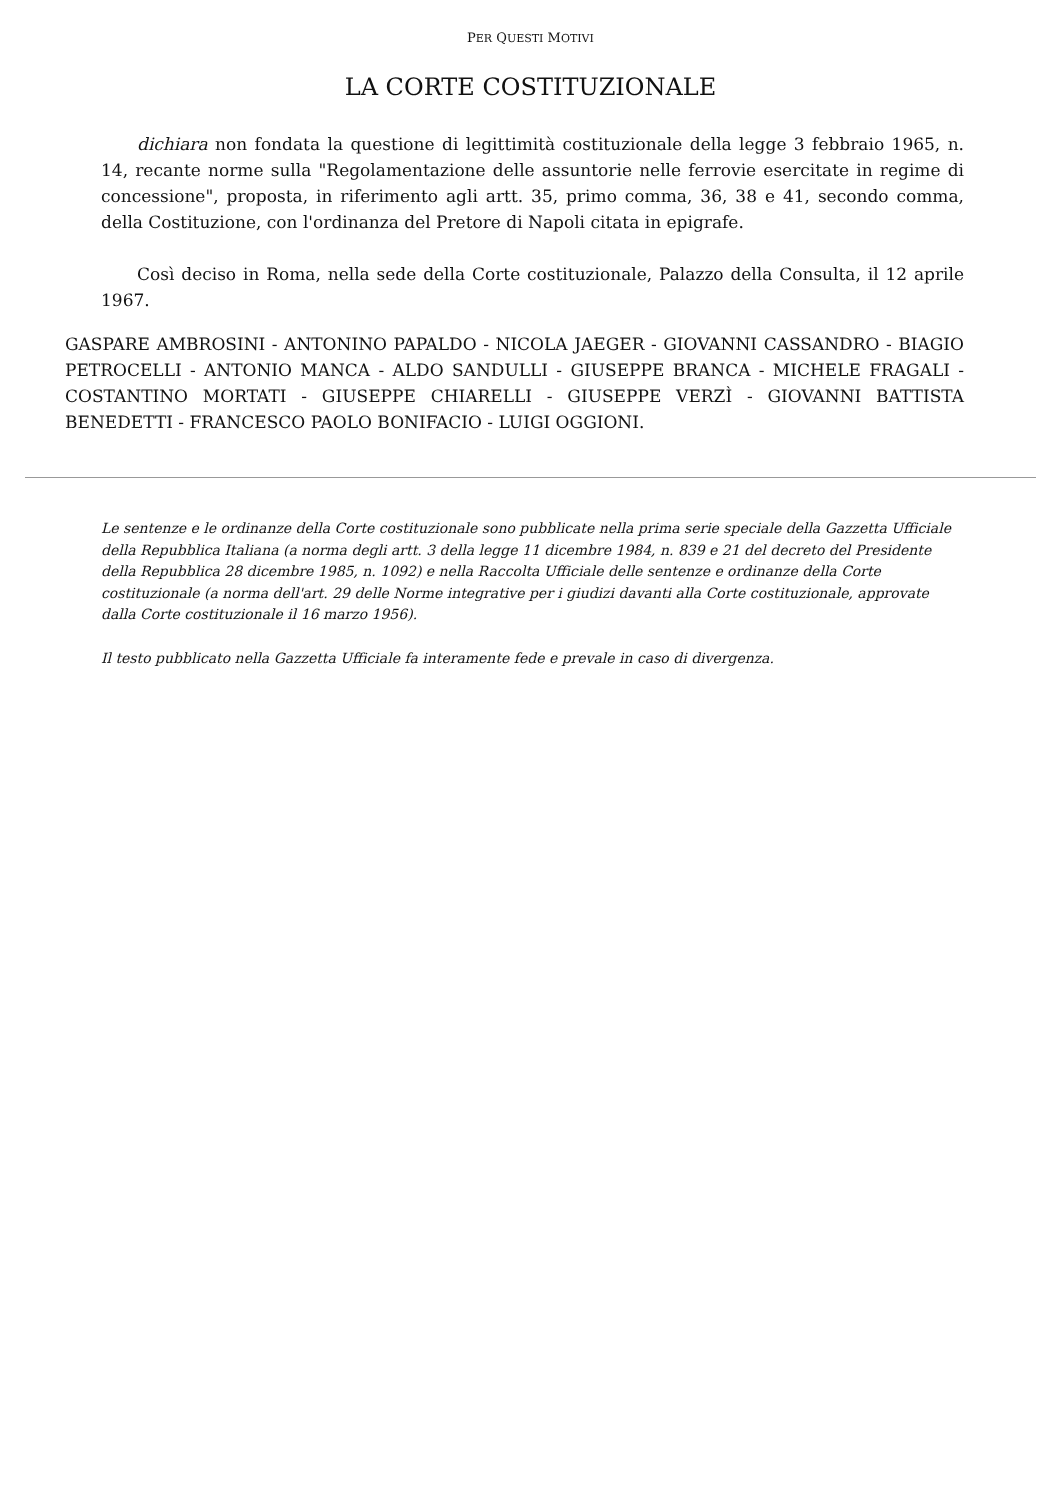PER QUESTI MOTIVI
LA CORTE COSTITUZIONALE
dichiara non fondata la questione di legittimità costituzionale della legge 3 febbraio 1965, n. 14, recante norme sulla "Regolamentazione delle assuntorie nelle ferrovie esercitate in regime di concessione", proposta, in riferimento agli artt. 35, primo comma, 36, 38 e 41, secondo comma, della Costituzione, con l'ordinanza del Pretore di Napoli citata in epigrafe.
Così deciso in Roma, nella sede della Corte costituzionale, Palazzo della Consulta, il 12 aprile 1967.
GASPARE AMBROSINI - ANTONINO PAPALDO - NICOLA JAEGER - GIOVANNI CASSANDRO - BIAGIO PETROCELLI - ANTONIO MANCA - ALDO SANDULLI - GIUSEPPE BRANCA - MICHELE FRAGALI - COSTANTINO MORTATI - GIUSEPPE CHIARELLI - GIUSEPPE VERZÌ - GIOVANNI BATTISTA BENEDETTI - FRANCESCO PAOLO BONIFACIO - LUIGI OGGIONI.
Le sentenze e le ordinanze della Corte costituzionale sono pubblicate nella prima serie speciale della Gazzetta Ufficiale della Repubblica Italiana (a norma degli artt. 3 della legge 11 dicembre 1984, n. 839 e 21 del decreto del Presidente della Repubblica 28 dicembre 1985, n. 1092) e nella Raccolta Ufficiale delle sentenze e ordinanze della Corte costituzionale (a norma dell'art. 29 delle Norme integrative per i giudizi davanti alla Corte costituzionale, approvate dalla Corte costituzionale il 16 marzo 1956).
Il testo pubblicato nella Gazzetta Ufficiale fa interamente fede e prevale in caso di divergenza.